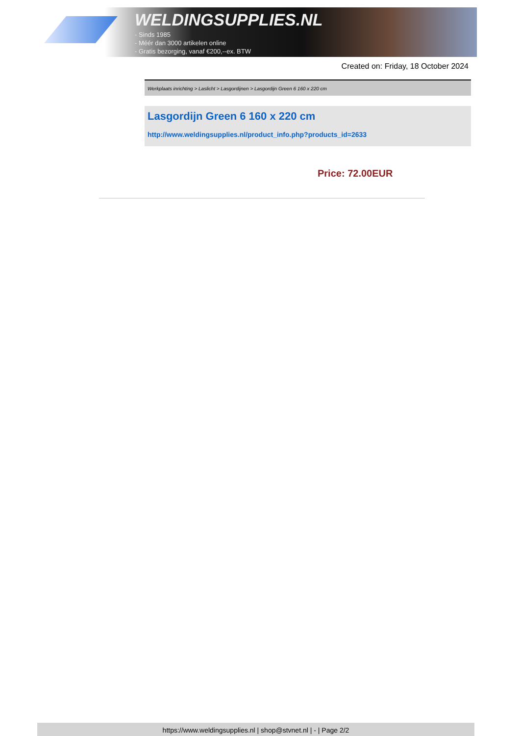WELDINGSUPPLIES.NL
- Sinds 1985
- Méér dan 3000 artikelen online
- Gratis bezorging, vanaf €200,--ex. BTW
Created on: Friday, 18 October 2024
Werkplaats inrichting > Laslicht > Lasgordijnen > Lasgordijn Green 6 160 x 220 cm
Lasgordijn Green 6 160 x 220 cm
http://www.weldingsupplies.nl/product_info.php?products_id=2633
Price: 72.00EUR
https://www.weldingsupplies.nl | shop@stvnet.nl | - | Page 2/2